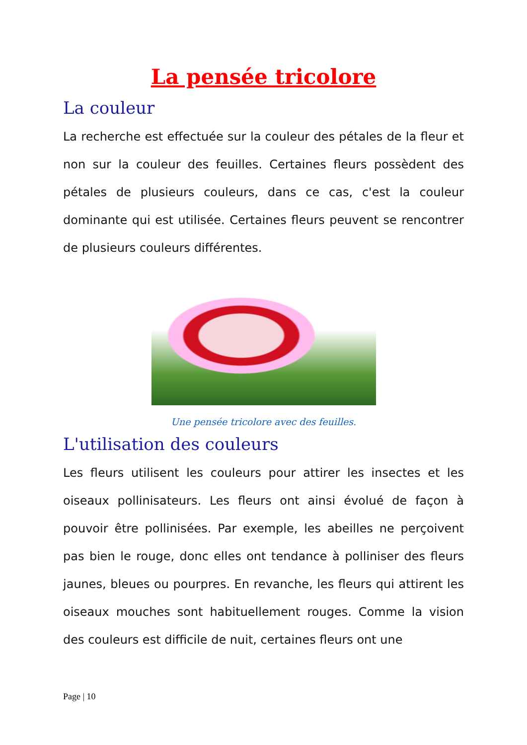La pensée tricolore
La couleur
La recherche est effectuée sur la couleur des pétales de la fleur et non sur la couleur des feuilles. Certaines fleurs possèdent des pétales de plusieurs couleurs, dans ce cas, c'est la couleur dominante qui est utilisée. Certaines fleurs peuvent se rencontrer de plusieurs couleurs différentes.
Une pensée tricolore avec des feuilles.
L'utilisation des couleurs
Les fleurs utilisent les couleurs pour attirer les insectes et les oiseaux pollinisateurs. Les fleurs ont ainsi évolué de façon à pouvoir être pollinisées. Par exemple, les abeilles ne perçoivent pas bien le rouge, donc elles ont tendance à polliniser des fleurs jaunes, bleues ou pourpres. En revanche, les fleurs qui attirent les oiseaux mouches sont habituellement rouges. Comme la vision des couleurs est difficile de nuit, certaines fleurs ont une
Page | 10